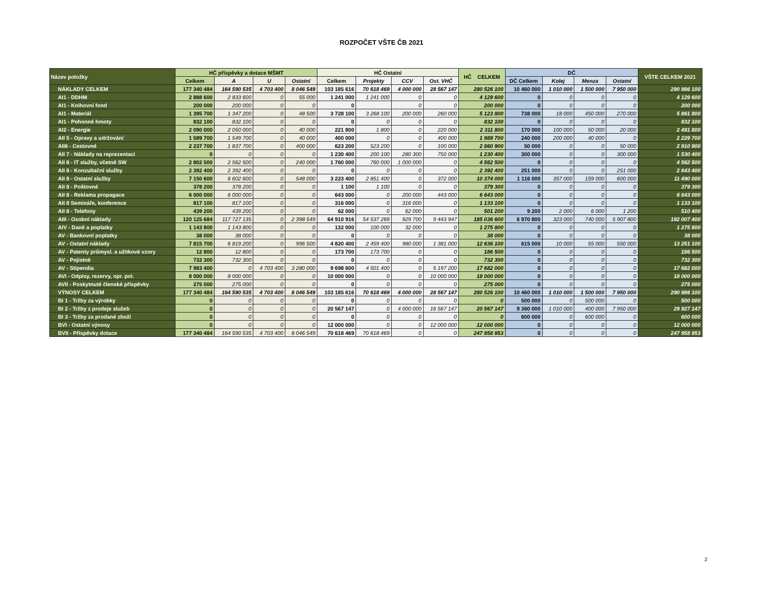ROZPOČET VŠTE ČB 2021
| Název položky | HČ příspěvky a dotace MŠMT | | | | HČ Ostatní | | | | HČ CELKEM | DČ | | | | VŠTE CELKEM 2021 |
| --- | --- | --- | --- | --- | --- | --- | --- | --- | --- | --- | --- | --- | --- | --- |
| | Celkem | A | U | Ostatní | Celkem | Projekty | CCV | Ost. VHČ | | DČ Celkem | Kolej | Menza | Ostatní | |
| NÁKLADY CELKEM | 177 340 484 | 164 590 535 | 4 703 400 | 8 046 549 | 103 185 616 | 70 618 469 | 4 000 000 | 28 567 147 | 280 526 100 | 10 460 000 | 1 010 000 | 1 500 000 | 7 950 000 | 290 986 100 |
| AI1 - DDHM | 2 888 600 | 2 833 600 | 0 | 55 000 | 1 241 000 | 1 241 000 | 0 | 0 | 4 129 600 | 0 | 0 | 0 | 0 | 4 129 600 |
| AI1 - Knihovní fond | 200 000 | 200 000 | 0 | 0 | 0 | | 0 | 0 | 200 000 | 0 | 0 | 0 | 0 | 200 000 |
| AI1 - Materiál | 1 395 700 | 1 347 200 | 0 | 48 500 | 3 728 100 | 3 268 100 | 200 000 | 260 000 | 5 123 800 | 738 000 | 18 000 | 450 000 | 270 000 | 5 861 800 |
| AI1 - Pohonné hmoty | 832 100 | 832 100 | 0 | 0 | 0 | 0 | 0 | 0 | 832 100 | 0 | 0 | 0 | 0 | 832 100 |
| AI2 - Energie | 2 090 000 | 2 050 000 | 0 | 40 000 | 221 800 | 1 800 | 0 | 220 000 | 2 311 800 | 170 000 | 100 000 | 50 000 | 20 000 | 2 481 800 |
| AII 5 - Opravy a udržování | 1 589 700 | 1 549 700 | 0 | 40 000 | 400 000 | 0 | 0 | 400 000 | 1 989 700 | 240 000 | 200 000 | 40 000 | 0 | 2 229 700 |
| AII6 - Cestovné | 2 237 700 | 1 837 700 | 0 | 400 000 | 623 200 | 523 200 | 0 | 100 000 | 2 860 900 | 50 000 | 0 | 0 | 50 000 | 2 910 900 |
| AII 7 - Náklady na reprezentaci | 0 | 0 | 0 | 0 | 1 230 400 | 200 100 | 280 300 | 750 000 | 1 230 400 | 300 000 | 0 | 0 | 300 000 | 1 530 400 |
| AII 8 - IT služby, včetně SW | 2 802 500 | 2 562 500 | 0 | 240 000 | 1 760 000 | 760 000 | 1 000 000 | 0 | 4 562 500 | 0 | 0 | 0 | 0 | 4 562 500 |
| AII 8 - Konzultační služby | 2 392 400 | 2 392 400 | 0 | 0 | 0 | 0 | 0 | 0 | 2 392 400 | 251 000 | 0 | 0 | 251 000 | 2 643 400 |
| AII 8 - Ostatní služby | 7 150 600 | 6 602 600 | 0 | 548 000 | 3 223 400 | 2 851 400 | 0 | 372 000 | 10 374 000 | 1 116 000 | 357 000 | 159 000 | 600 000 | 11 490 000 |
| AII 8 - Poštovné | 378 200 | 378 200 | 0 | 0 | 1 100 | 1 100 | 0 | 0 | 379 300 | 0 | 0 | 0 | 0 | 379 300 |
| AII 8 - Reklama propagace | 6 000 000 | 6 000 000 | 0 | 0 | 643 000 | 0 | 200 000 | 443 000 | 6 643 000 | 0 | 0 | 0 | 0 | 6 643 000 |
| AII 8 Semináře, konference | 817 100 | 817 100 | 0 | 0 | 316 000 | 0 | 316 000 | 0 | 1 133 100 | 0 | 0 | 0 | 0 | 1 133 100 |
| AII 8 - Telefony | 439 200 | 439 200 | 0 | 0 | 62 000 | 0 | 62 000 | 0 | 501 200 | 9 200 | 2 000 | 6 000 | 1 200 | 510 400 |
| AIII - Osobní náklady | 120 125 684 | 117 727 135 | 0 | 2 398 549 | 64 910 916 | 54 537 269 | 929 700 | 9 443 947 | 185 036 600 | 6 970 800 | 323 000 | 740 000 | 5 907 800 | 192 007 400 |
| AIV - Daně a poplatky | 1 143 800 | 1 143 800 | 0 | 0 | 132 000 | 100 000 | 32 000 | 0 | 1 275 800 | 0 | 0 | 0 | 0 | 1 275 800 |
| AV - Bankovní poplatky | 38 000 | 38 000 | 0 | 0 | 0 | 0 | 0 | 0 | 38 000 | 0 | 0 | 0 | 0 | 38 000 |
| AV - Ostatní náklady | 7 815 700 | 6 819 200 | 0 | 996 500 | 4 820 400 | 2 459 400 | 980 000 | 1 381 000 | 12 636 100 | 615 000 | 10 000 | 55 000 | 550 000 | 13 251 100 |
| AV - Patenty průmysl. a užitkové vzory | 12 800 | 12 800 | 0 | 0 | 173 700 | 173 700 | 0 | 0 | 186 500 | 0 | 0 | 0 | 0 | 186 500 |
| AV - Pojistné | 732 300 | 732 300 | 0 | 0 | 0 | 0 | 0 | 0 | 732 300 | 0 | 0 | 0 | 0 | 732 300 |
| AV - Stipendia | 7 983 400 | 0 | 4 703 400 | 3 280 000 | 9 698 600 | 4 501 400 | 0 | 5 197 200 | 17 682 000 | 0 | 0 | 0 | 0 | 17 682 000 |
| AVI - Odpisy, rezervy, opr. pol. | 8 000 000 | 8 000 000 | 0 | 0 | 10 000 000 | 0 | 0 | 10 000 000 | 18 000 000 | 0 | 0 | 0 | 0 | 18 000 000 |
| AVII - Poskytnuté členské příspěvky | 275 000 | 275 000 | 0 | 0 | 0 | 0 | 0 | 0 | 275 000 | 0 | 0 | 0 | 0 | 275 000 |
| VÝNOSY CELKEM | 177 340 484 | 164 590 535 | 4 703 400 | 8 046 549 | 103 185 616 | 70 618 469 | 4 000 000 | 28 567 147 | 280 526 100 | 10 460 000 | 1 010 000 | 1 500 000 | 7 950 000 | 290 986 100 |
| BI 1 - Tržby za výrobky | 0 | 0 | 0 | 0 | 0 | 0 | 0 | 0 | 0 | 500 000 | 0 | 500 000 | 0 | 500 000 |
| BI 2 - Tržby z prodeje služeb | 0 | 0 | 0 | 0 | 20 567 147 | 0 | 4 000 000 | 16 567 147 | 20 567 147 | 9 360 000 | 1 010 000 | 400 000 | 7 950 000 | 29 927 147 |
| BI 3 - Tržby za prodané zboží | 0 | 0 | 0 | 0 | 0 | 0 | 0 | 0 | 0 | 600 000 | 0 | 600 000 | 0 | 600 000 |
| BVI - Ostatní výnosy | 0 | 0 | 0 | 0 | 12 000 000 | 0 | 0 | 12 000 000 | 12 000 000 | 0 | 0 | 0 | 0 | 12 000 000 |
| BVII - Příspěvky dotace | 177 340 484 | 164 590 535 | 4 703 400 | 8 046 549 | 70 618 469 | 70 618 469 | 0 | 0 | 247 958 953 | 0 | 0 | 0 | 0 | 247 958 953 |
2